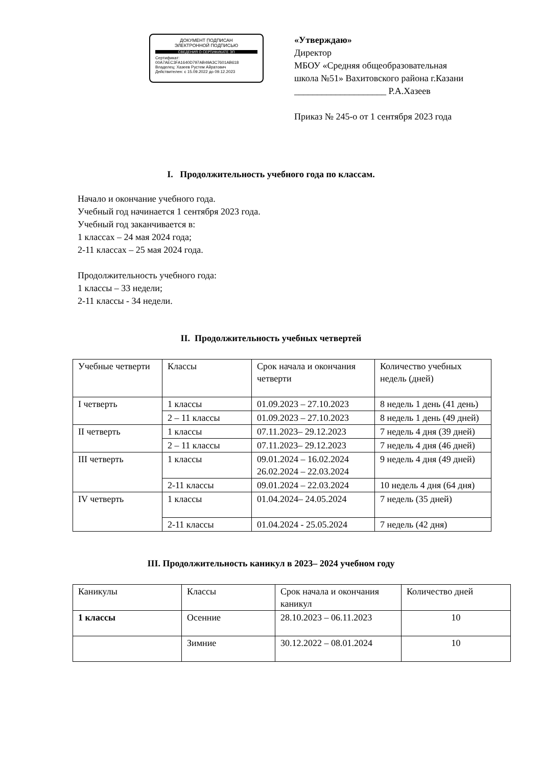ДОКУМЕНТ ПОДПИСАН
ЭЛЕКТРОННОЙ ПОДПИСЬЮ
СВЕДЕНИЯ О СЕРТИФИКАТЕ ЭП
Сертификат: 00A7AEC3FA1640D797AB49A3C7601AB618
Владелец: Хазеев Рустем Айратович
Действителен: с 15.09.2022 до 09.12.2023
«Утверждаю»
Директор
МБОУ «Средняя общеобразовательная
школа №51» Вахитовского района г.Казани
____________________ Р.А.Хазеев
Приказ № 245-о от 1 сентября 2023 года
I. Продолжительность учебного года по классам.
Начало и окончание учебного года.
Учебный год начинается 1 сентября 2023 года.
Учебный год заканчивается в:
1 классах – 24 мая 2024 года;
2-11 классах – 25 мая 2024 года.
Продолжительность учебного года:
1 классы – 33 недели;
2-11 классы - 34 недели.
II. Продолжительность учебных четвертей
| Учебные четверти | Классы | Срок начала и окончания четверти | Количество учебных недель (дней) |
| I четверть | 1 классы | 01.09.2023 – 27.10.2023 | 8 недель 1 день (41 день) |
| | 2 – 11 классы | 01.09.2023 – 27.10.2023 | 8 недель 1 день (49 дней) |
| II четверть | 1 классы | 07.11.2023– 29.12.2023 | 7 недель 4 дня (39 дней) |
| | 2 – 11 классы | 07.11.2023– 29.12.2023 | 7 недель 4 дня (46 дней) |
| III четверть | 1 классы | 09.01.2024 – 16.02.2024 26.02.2024 – 22.03.2024 | 9 недель 4 дня (49 дней) |
| | 2-11 классы | 09.01.2024 – 22.03.2024 | 10 недель 4 дня (64 дня) |
| IV четверть | 1 классы | 01.04.2024– 24.05.2024 | 7 недель (35 дней) |
| | 2-11 классы | 01.04.2024 - 25.05.2024 | 7 недель (42 дня) |
III. Продолжительность каникул в 2023– 2024 учебном году
| Каникулы | Классы | Срок начала и окончания каникул | Количество дней |
| 1 классы | Осенние | 28.10.2023 – 06.11.2023 | 10 |
| | Зимние | 30.12.2022 – 08.01.2024 | 10 |